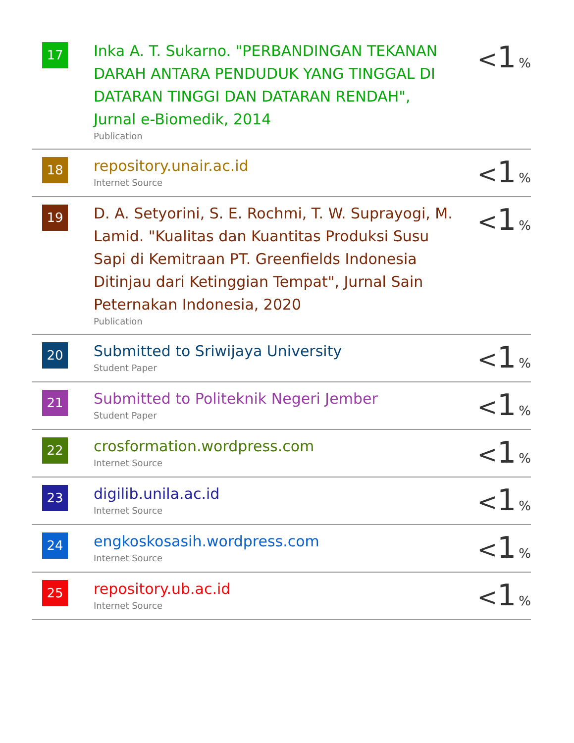| 17 | Inka A. T. Sukarno. "PERBANDINGAN TEKANAN DARAH ANTARA PENDUDUK YANG TINGGAL DI DATARAN TINGGI DAN DATARAN RENDAH", Jurnal e-Biomedik, 2014 Publication | < 1 % |
| 18 | repository.unair.ac.id Internet Source | < 1 % |
| 19 | D. A. Setyorini, S. E. Rochmi, T. W. Suprayogi, M. Lamid. "Kualitas dan Kuantitas Produksi Susu Sapi di Kemitraan PT. Greenfields Indonesia Ditinjau dari Ketinggian Tempat", Jurnal Sain Peternakan Indonesia, 2020 Publication | < 1 % |
| 20 | Submitted to Sriwijaya University Student Paper | < 1 % |
| 21 | Submitted to Politeknik Negeri Jember Student Paper | < 1 % |
| 22 | crosformation.wordpress.com Internet Source | < 1 % |
| 23 | digilib.unila.ac.id Internet Source | < 1 % |
| 24 | engkoskosasih.wordpress.com Internet Source | < 1 % |
| 25 | repository.ub.ac.id Internet Source | < 1 % |